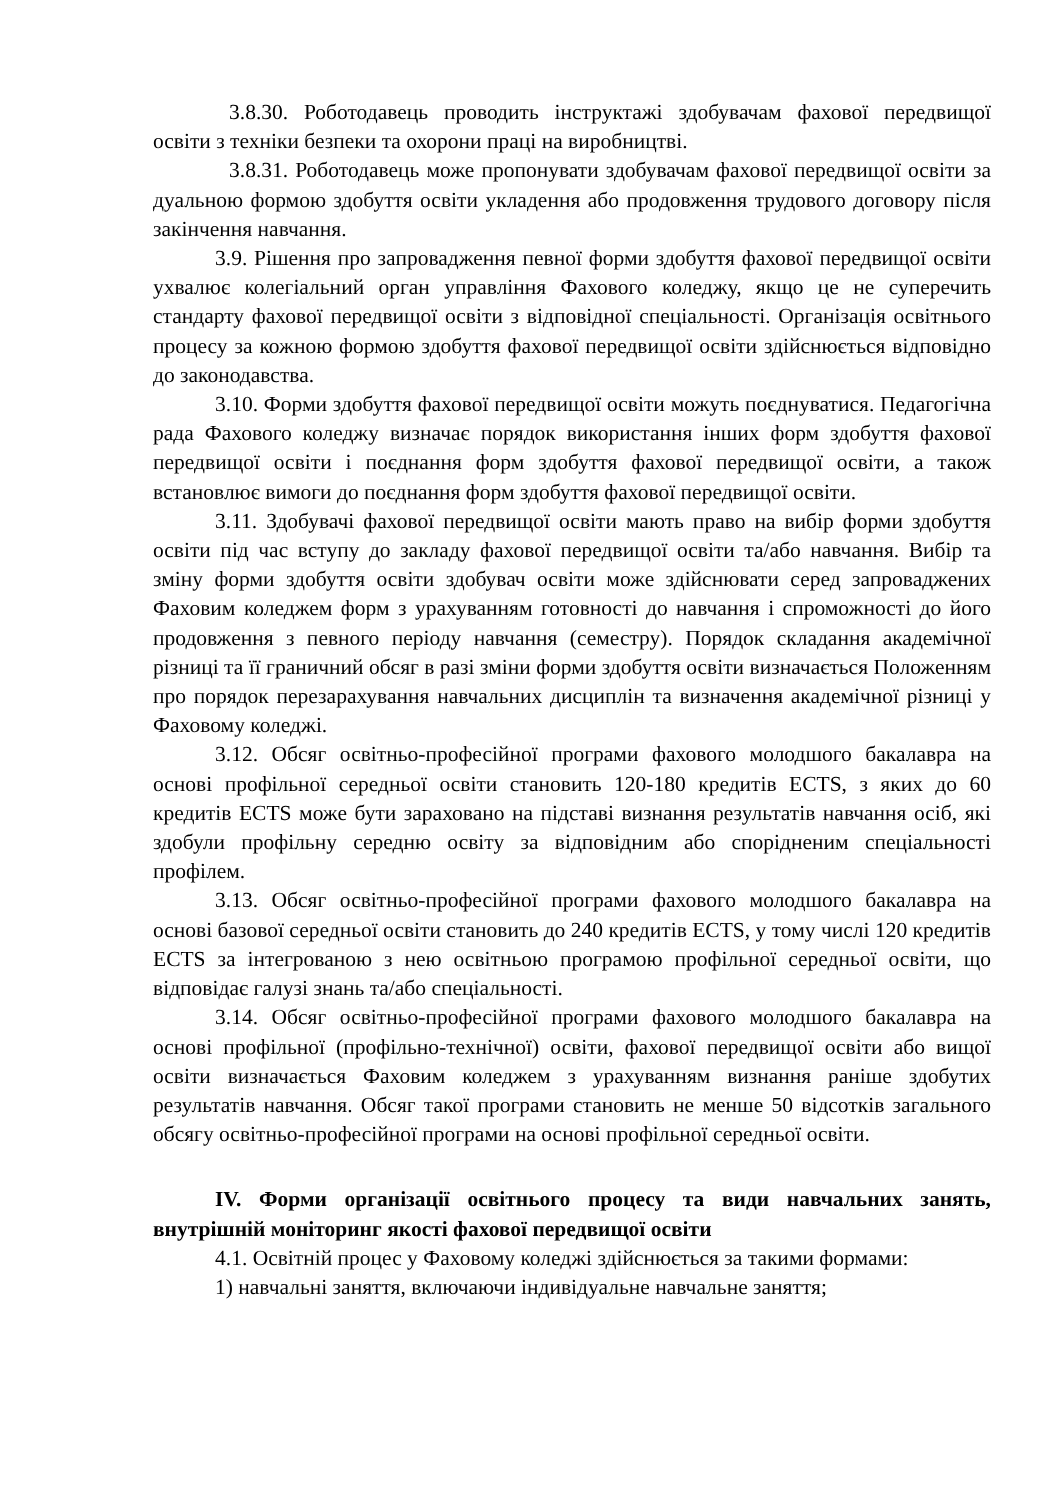3.8.30. Роботодавець проводить інструктажі здобувачам фахової передвищої освіти з техніки безпеки та охорони праці на виробництві.
3.8.31. Роботодавець може пропонувати здобувачам фахової передвищої освіти за дуальною формою здобуття освіти укладення або продовження трудового договору після закінчення навчання.
3.9. Рішення про запровадження певної форми здобуття фахової передвищої освіти ухвалює колегіальний орган управління Фахового коледжу, якщо це не суперечить стандарту фахової передвищої освіти з відповідної спеціальності. Організація освітнього процесу за кожною формою здобуття фахової передвищої освіти здійснюється відповідно до законодавства.
3.10. Форми здобуття фахової передвищої освіти можуть поєднуватися. Педагогічна рада Фахового коледжу визначає порядок використання інших форм здобуття фахової передвищої освіти і поєднання форм здобуття фахової передвищої освіти, а також встановлює вимоги до поєднання форм здобуття фахової передвищої освіти.
3.11. Здобувачі фахової передвищої освіти мають право на вибір форми здобуття освіти під час вступу до закладу фахової передвищої освіти та/або навчання. Вибір та зміну форми здобуття освіти здобувач освіти може здійснювати серед запроваджених Фаховим коледжем форм з урахуванням готовності до навчання і спроможності до його продовження з певного періоду навчання (семестру). Порядок складання академічної різниці та її граничний обсяг в разі зміни форми здобуття освіти визначається Положенням про порядок перезарахування навчальних дисциплін та визначення академічної різниці у Фаховому коледжі.
3.12. Обсяг освітньо-професійної програми фахового молодшого бакалавра на основі профільної середньої освіти становить 120-180 кредитів ECTS, з яких до 60 кредитів ECTS може бути зараховано на підставі визнання результатів навчання осіб, які здобули профільну середню освіту за відповідним або спорідненим спеціальності профілем.
3.13. Обсяг освітньо-професійної програми фахового молодшого бакалавра на основі базової середньої освіти становить до 240 кредитів ECTS, у тому числі 120 кредитів ECTS за інтегрованою з нею освітньою програмою профільної середньої освіти, що відповідає галузі знань та/або спеціальності.
3.14. Обсяг освітньо-професійної програми фахового молодшого бакалавра на основі профільної (профільно-технічної) освіти, фахової передвищої освіти або вищої освіти визначається Фаховим коледжем з урахуванням визнання раніше здобутих результатів навчання. Обсяг такої програми становить не менше 50 відсотків загального обсягу освітньо-професійної програми на основі профільної середньої освіти.
IV. Форми організації освітнього процесу та види навчальних занять, внутрішній моніторинг якості фахової передвищої освіти
4.1. Освітній процес у Фаховому коледжі здійснюється за такими формами:
1) навчальні заняття, включаючи індивідуальне навчальне заняття;